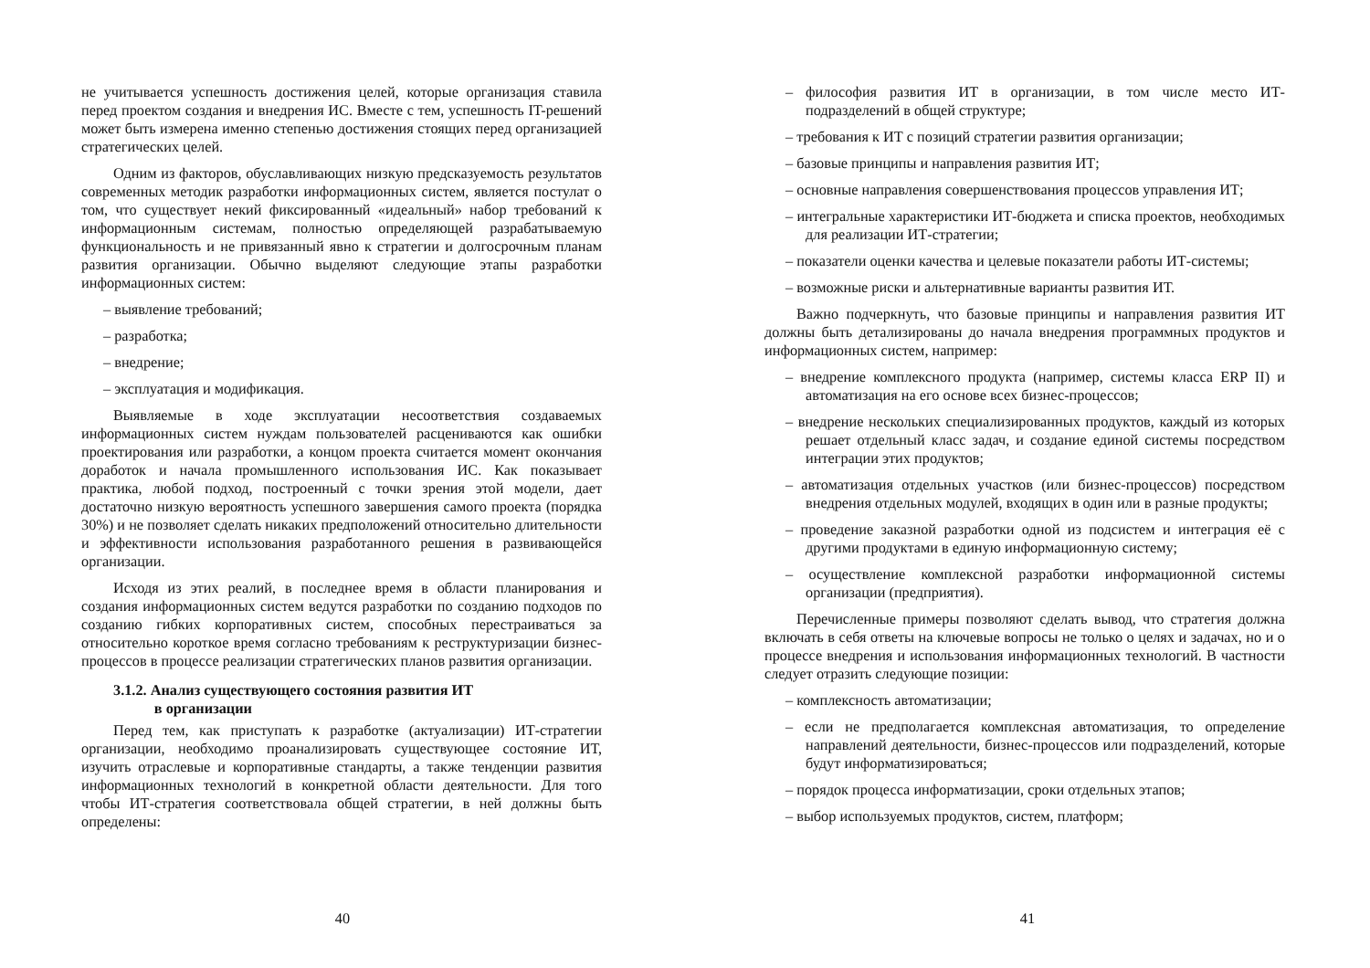не учитывается успешность достижения целей, которые организация ставила перед проектом создания и внедрения ИС. Вместе с тем, успешность IT-решений может быть измерена именно степенью достижения стоящих перед организацией стратегических целей.
Одним из факторов, обуславливающих низкую предсказуемость результатов современных методик разработки информационных систем, является постулат о том, что существует некий фиксированный «идеальный» набор требований к информационным системам, полностью определяющей разрабатываемую функциональность и не привязанный явно к стратегии и долгосрочным планам развития организации. Обычно выделяют следующие этапы разработки информационных систем:
– выявление требований;
– разработка;
– внедрение;
– эксплуатация и модификация.
Выявляемые в ходе эксплуатации несоответствия создаваемых информационных систем нуждам пользователей расцениваются как ошибки проектирования или разработки, а концом проекта считается момент окончания доработок и начала промышленного использования ИС. Как показывает практика, любой подход, построенный с точки зрения этой модели, дает достаточно низкую вероятность успешного завершения самого проекта (порядка 30%) и не позволяет сделать никаких предположений относительно длительности и эффективности использования разработанного решения в развивающейся организации.
Исходя из этих реалий, в последнее время в области планирования и создания информационных систем ведутся разработки по созданию подходов по созданию гибких корпоративных систем, способных перестраиваться за относительно короткое время согласно требованиям к реструктуризации бизнес-процессов в процессе реализации стратегических планов развития организации.
3.1.2. Анализ существующего состояния развития ИТ
в организации
Перед тем, как приступать к разработке (актуализации) ИТ-стратегии организации, необходимо проанализировать существующее состояние ИТ, изучить отраслевые и корпоративные стандарты, а также тенденции развития информационных технологий в конкретной области деятельности. Для того чтобы ИТ-стратегия соответствовала общей стратегии, в ней должны быть определены:
40
– философия развития ИТ в организации, в том числе место ИТ-подразделений в общей структуре;
– требования к ИТ с позиций стратегии развития организации;
– базовые принципы и направления развития ИТ;
– основные направления совершенствования процессов управления ИТ;
– интегральные характеристики ИТ-бюджета и списка проектов, необходимых для реализации ИТ-стратегии;
– показатели оценки качества и целевые показатели работы ИТ-системы;
– возможные риски и альтернативные варианты развития ИТ.
Важно подчеркнуть, что базовые принципы и направления развития ИТ должны быть детализированы до начала внедрения программных продуктов и информационных систем, например:
– внедрение комплексного продукта (например, системы класса ERP II) и автоматизация на его основе всех бизнес-процессов;
– внедрение нескольких специализированных продуктов, каждый из которых решает отдельный класс задач, и создание единой системы посредством интеграции этих продуктов;
– автоматизация отдельных участков (или бизнес-процессов) посредством внедрения отдельных модулей, входящих в один или в разные продукты;
– проведение заказной разработки одной из подсистем и интеграция её с другими продуктами в единую информационную систему;
– осуществление комплексной разработки информационной системы организации (предприятия).
Перечисленные примеры позволяют сделать вывод, что стратегия должна включать в себя ответы на ключевые вопросы не только о целях и задачах, но и о процессе внедрения и использования информационных технологий. В частности следует отразить следующие позиции:
– комплексность автоматизации;
– если не предполагается комплексная автоматизация, то определение направлений деятельности, бизнес-процессов или подразделений, которые будут информатизироваться;
– порядок процесса информатизации, сроки отдельных этапов;
– выбор используемых продуктов, систем, платформ;
41